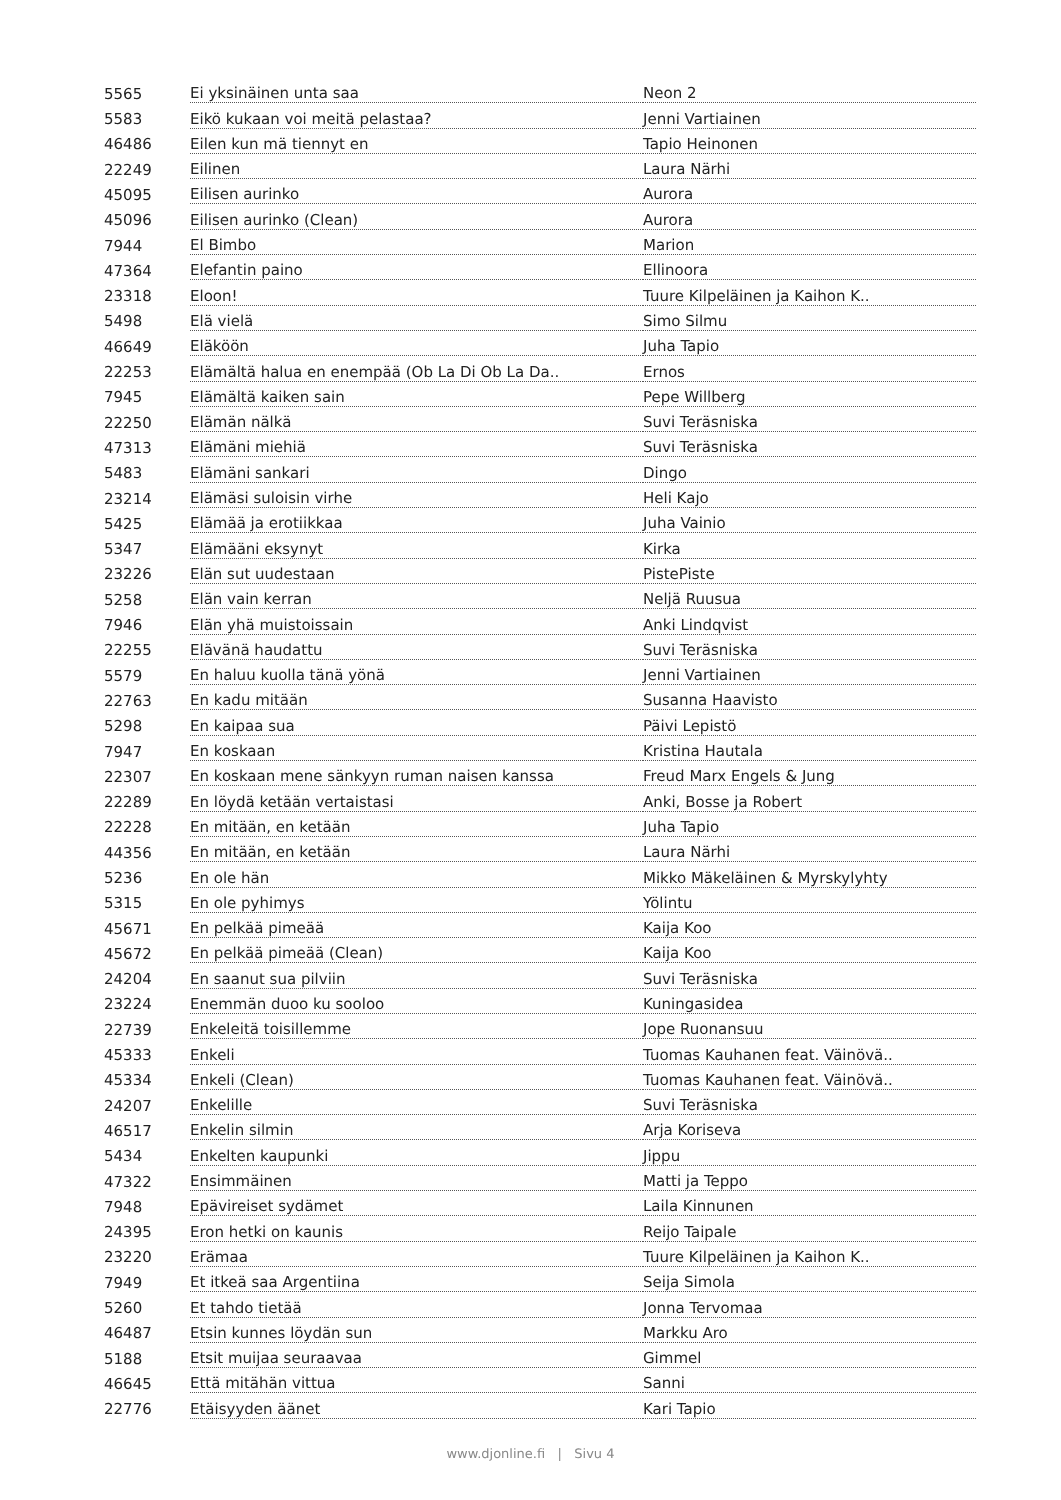| 5565 | Ei yksinäinen unta saa | Neon 2 |
| 5583 | Eikö kukaan voi meitä pelastaa? | Jenni Vartiainen |
| 46486 | Eilen kun mä tiennyt en | Tapio Heinonen |
| 22249 | Eilinen | Laura Närhi |
| 45095 | Eilisen aurinko | Aurora |
| 45096 | Eilisen aurinko (Clean) | Aurora |
| 7944 | El Bimbo | Marion |
| 47364 | Elefantin paino | Ellinoora |
| 23318 | Eloon! | Tuure Kilpeläinen ja Kaihon K.. |
| 5498 | Elä vielä | Simo Silmu |
| 46649 | Eläköön | Juha Tapio |
| 22253 | Elämältä halua en enempää (Ob La Di Ob La Da.. | Ernos |
| 7945 | Elämältä kaiken sain | Pepe Willberg |
| 22250 | Elämän nälkä | Suvi Teräsniska |
| 47313 | Elämäni miehiä | Suvi Teräsniska |
| 5483 | Elämäni sankari | Dingo |
| 23214 | Elämäsi suloisin virhe | Heli Kajo |
| 5425 | Elämää ja erotiikkaa | Juha Vainio |
| 5347 | Elämääni eksynyt | Kirka |
| 23226 | Elän sut uudestaan | PistePiste |
| 5258 | Elän vain kerran | Neljä Ruusua |
| 7946 | Elän yhä muistoissain | Anki Lindqvist |
| 22255 | Elävänä haudattu | Suvi Teräsniska |
| 5579 | En haluu kuolla tänä yönä | Jenni Vartiainen |
| 22763 | En kadu mitään | Susanna Haavisto |
| 5298 | En kaipaa sua | Päivi Lepistö |
| 7947 | En koskaan | Kristina Hautala |
| 22307 | En koskaan mene sänkyyn ruman naisen kanssa | Freud Marx Engels & Jung |
| 22289 | En löydä ketään vertaistasi | Anki, Bosse ja Robert |
| 22228 | En mitään, en ketään | Juha Tapio |
| 44356 | En mitään, en ketään | Laura Närhi |
| 5236 | En ole hän | Mikko Mäkeläinen & Myrskylyhty |
| 5315 | En ole pyhimys | Yölintu |
| 45671 | En pelkää pimeää | Kaija Koo |
| 45672 | En pelkää pimeää (Clean) | Kaija Koo |
| 24204 | En saanut sua pilviin | Suvi Teräsniska |
| 23224 | Enemmän duoo ku sooloo | Kuningasidea |
| 22739 | Enkeleitä toisillemme | Jope Ruonansuu |
| 45333 | Enkeli | Tuomas Kauhanen feat. Väinövä.. |
| 45334 | Enkeli (Clean) | Tuomas Kauhanen feat. Väinövä.. |
| 24207 | Enkelille | Suvi Teräsniska |
| 46517 | Enkelin silmin | Arja Koriseva |
| 5434 | Enkelten kaupunki | Jippu |
| 47322 | Ensimmäinen | Matti ja Teppo |
| 7948 | Epävireiset sydämet | Laila Kinnunen |
| 24395 | Eron hetki on kaunis | Reijo Taipale |
| 23220 | Erämaa | Tuure Kilpeläinen ja Kaihon K.. |
| 7949 | Et itkeä saa Argentiina | Seija Simola |
| 5260 | Et tahdo tietää | Jonna Tervomaa |
| 46487 | Etsin kunnes löydän sun | Markku Aro |
| 5188 | Etsit muijaa seuraavaa | Gimmel |
| 46645 | Että mitähän vittua | Sanni |
| 22776 | Etäisyyden äänet | Kari Tapio |
www.djonline.fi | Sivu 4